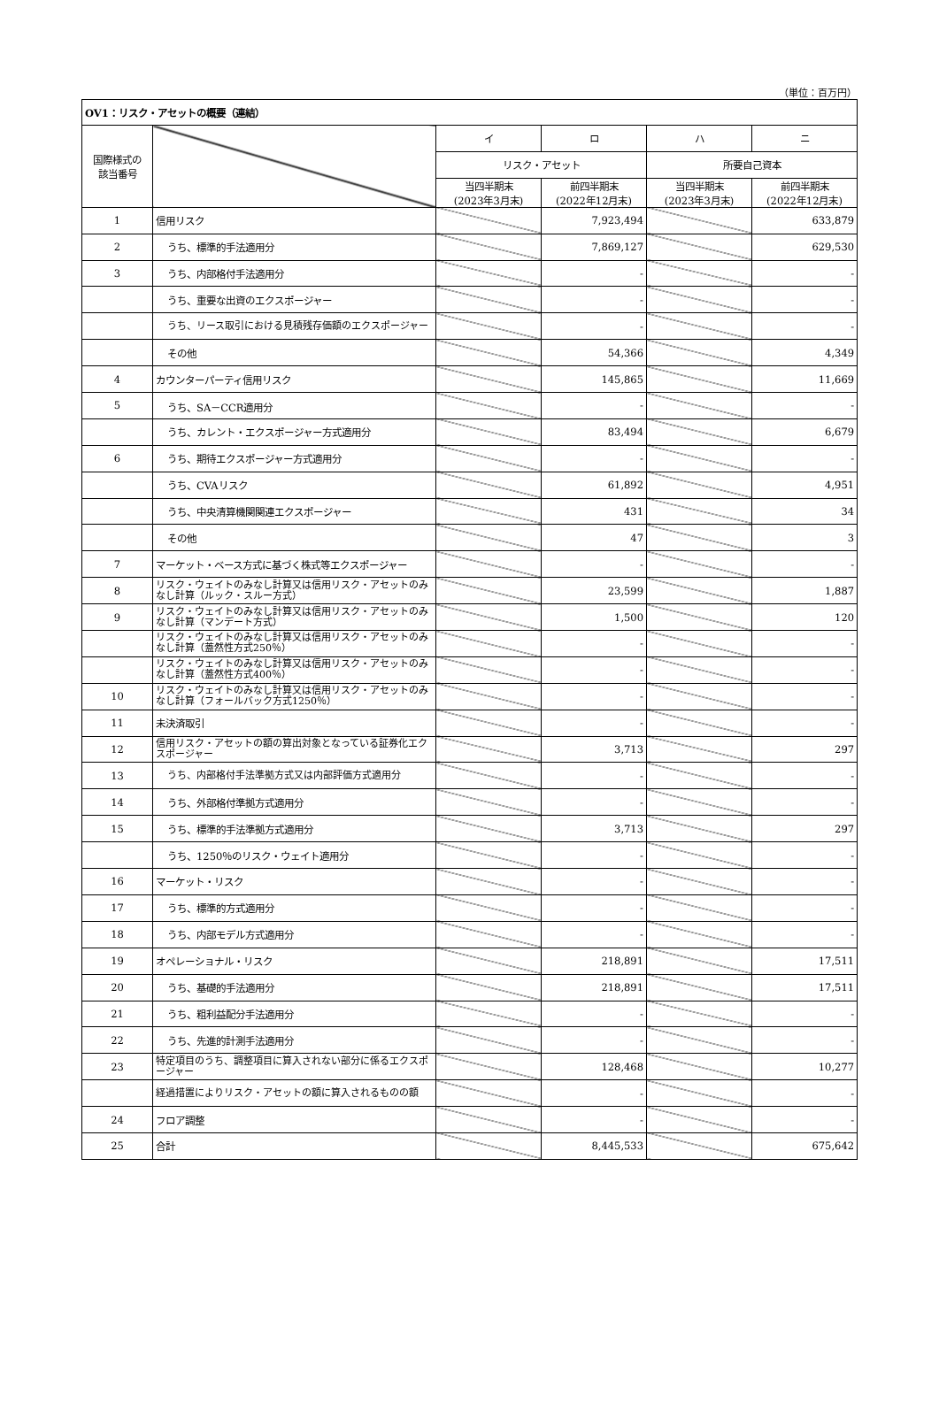（単位：百万円）
| OV1：リスク・アセットの概要（連結） | | | | | |
| 国際様式の 該当番号 | | イ | ロ | ハ | ニ |
| | | リスク・アセット | | 所要自己資本 | |
| | | 当四半期末 (2023年3月末) | 前四半期末 (2022年12月末) | 当四半期末 (2023年3月末) | 前四半期末 (2022年12月末) |
| 1 | 信用リスク | | 7,923,494 | | 633,879 |
| 2 | うち、標準的手法適用分 | | 7,869,127 | | 629,530 |
| 3 | うち、内部格付手法適用分 | | - | | - |
| | うち、重要な出資のエクスポージャー | | - | | - |
| | うち、リース取引における見積残存価額のエクスポージャー | | - | | - |
| | その他 | | 54,366 | | 4,349 |
| 4 | カウンターパーティ信用リスク | | 145,865 | | 11,669 |
| 5 | うち、SA－CCR適用分 | | - | | - |
| | うち、カレント・エクスポージャー方式適用分 | | 83,494 | | 6,679 |
| 6 | うち、期待エクスポージャー方式適用分 | | - | | - |
| | うち、CVAリスク | | 61,892 | | 4,951 |
| | うち、中央清算機関関連エクスポージャー | | 431 | | 34 |
| | その他 | | 47 | | 3 |
| 7 | マーケット・ベース方式に基づく株式等エクスポージャー | | - | | - |
| 8 | リスク・ウェイトのみなし計算又は信用リスク・アセットのみなし計算（ルック・スルー方式） | | 23,599 | | 1,887 |
| 9 | リスク・ウェイトのみなし計算又は信用リスク・アセットのみなし計算（マンデート方式） | | 1,500 | | 120 |
| | リスク・ウェイトのみなし計算又は信用リスク・アセットのみなし計算（蓋然性方式250％） | | - | | - |
| | リスク・ウェイトのみなし計算又は信用リスク・アセットのみなし計算（蓋然性方式400％） | | - | | - |
| 10 | リスク・ウェイトのみなし計算又は信用リスク・アセットのみなし計算（フォールバック方式1250％） | | - | | - |
| 11 | 未決済取引 | | - | | - |
| 12 | 信用リスク・アセットの額の算出対象となっている証券化エクスポージャー | | 3,713 | | 297 |
| 13 | うち、内部格付手法準拠方式又は内部評価方式適用分 | | - | | - |
| 14 | うち、外部格付準拠方式適用分 | | - | | - |
| 15 | うち、標準的手法準拠方式適用分 | | 3,713 | | 297 |
| | うち、1250％のリスク・ウェイト適用分 | | - | | - |
| 16 | マーケット・リスク | | - | | - |
| 17 | うち、標準的方式適用分 | | - | | - |
| 18 | うち、内部モデル方式適用分 | | - | | - |
| 19 | オペレーショナル・リスク | | 218,891 | | 17,511 |
| 20 | うち、基礎的手法適用分 | | 218,891 | | 17,511 |
| 21 | うち、粗利益配分手法適用分 | | - | | - |
| 22 | うち、先進的計測手法適用分 | | - | | - |
| 23 | 特定項目のうち、調整項目に算入されない部分に係るエクスポージャー | | 128,468 | | 10,277 |
| | 経過措置によりリスク・アセットの額に算入されるものの額 | | - | | - |
| 24 | フロア調整 | | - | | - |
| 25 | 合計 | | 8,445,533 | | 675,642 |